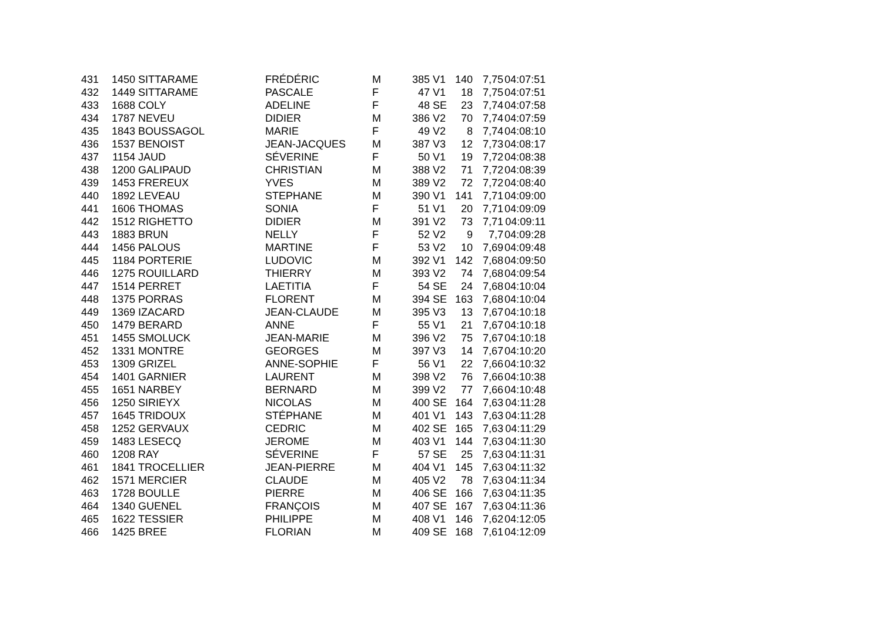| 431 | 1450 | SITTARAME | FRÉDÉRIC | M | 385 | V1 | 140 | 7,75 | 04:07:51 |
| 432 | 1449 | SITTARAME | PASCALE | F | 47 | V1 | 18 | 7,75 | 04:07:51 |
| 433 | 1688 | COLY | ADELINE | F | 48 | SE | 23 | 7,74 | 04:07:58 |
| 434 | 1787 | NEVEU | DIDIER | M | 386 | V2 | 70 | 7,74 | 04:07:59 |
| 435 | 1843 | BOUSSAGOL | MARIE | F | 49 | V2 | 8 | 7,74 | 04:08:10 |
| 436 | 1537 | BENOIST | JEAN-JACQUES | M | 387 | V3 | 12 | 7,73 | 04:08:17 |
| 437 | 1154 | JAUD | SÉVERINE | F | 50 | V1 | 19 | 7,72 | 04:08:38 |
| 438 | 1200 | GALIPAUD | CHRISTIAN | M | 388 | V2 | 71 | 7,72 | 04:08:39 |
| 439 | 1453 | FREREUX | YVES | M | 389 | V2 | 72 | 7,72 | 04:08:40 |
| 440 | 1892 | LEVEAU | STEPHANE | M | 390 | V1 | 141 | 7,71 | 04:09:00 |
| 441 | 1606 | THOMAS | SONIA | F | 51 | V1 | 20 | 7,71 | 04:09:09 |
| 442 | 1512 | RIGHETTO | DIDIER | M | 391 | V2 | 73 | 7,71 | 04:09:11 |
| 443 | 1883 | BRUN | NELLY | F | 52 | V2 | 9 | 7,7 | 04:09:28 |
| 444 | 1456 | PALOUS | MARTINE | F | 53 | V2 | 10 | 7,69 | 04:09:48 |
| 445 | 1184 | PORTERIE | LUDOVIC | M | 392 | V1 | 142 | 7,68 | 04:09:50 |
| 446 | 1275 | ROUILLARD | THIERRY | M | 393 | V2 | 74 | 7,68 | 04:09:54 |
| 447 | 1514 | PERRET | LAETITIA | F | 54 | SE | 24 | 7,68 | 04:10:04 |
| 448 | 1375 | PORRAS | FLORENT | M | 394 | SE | 163 | 7,68 | 04:10:04 |
| 449 | 1369 | IZACARD | JEAN-CLAUDE | M | 395 | V3 | 13 | 7,67 | 04:10:18 |
| 450 | 1479 | BERARD | ANNE | F | 55 | V1 | 21 | 7,67 | 04:10:18 |
| 451 | 1455 | SMOLUCK | JEAN-MARIE | M | 396 | V2 | 75 | 7,67 | 04:10:18 |
| 452 | 1331 | MONTRE | GEORGES | M | 397 | V3 | 14 | 7,67 | 04:10:20 |
| 453 | 1309 | GRIZEL | ANNE-SOPHIE | F | 56 | V1 | 22 | 7,66 | 04:10:32 |
| 454 | 1401 | GARNIER | LAURENT | M | 398 | V2 | 76 | 7,66 | 04:10:38 |
| 455 | 1651 | NARBEY | BERNARD | M | 399 | V2 | 77 | 7,66 | 04:10:48 |
| 456 | 1250 | SIRIEYX | NICOLAS | M | 400 | SE | 164 | 7,63 | 04:11:28 |
| 457 | 1645 | TRIDOUX | STÉPHANE | M | 401 | V1 | 143 | 7,63 | 04:11:28 |
| 458 | 1252 | GERVAUX | CEDRIC | M | 402 | SE | 165 | 7,63 | 04:11:29 |
| 459 | 1483 | LESECQ | JEROME | M | 403 | V1 | 144 | 7,63 | 04:11:30 |
| 460 | 1208 | RAY | SÉVERINE | F | 57 | SE | 25 | 7,63 | 04:11:31 |
| 461 | 1841 | TROCELLIER | JEAN-PIERRE | M | 404 | V1 | 145 | 7,63 | 04:11:32 |
| 462 | 1571 | MERCIER | CLAUDE | M | 405 | V2 | 78 | 7,63 | 04:11:34 |
| 463 | 1728 | BOULLE | PIERRE | M | 406 | SE | 166 | 7,63 | 04:11:35 |
| 464 | 1340 | GUENEL | FRANÇOIS | M | 407 | SE | 167 | 7,63 | 04:11:36 |
| 465 | 1622 | TESSIER | PHILIPPE | M | 408 | V1 | 146 | 7,62 | 04:12:05 |
| 466 | 1425 | BREE | FLORIAN | M | 409 | SE | 168 | 7,61 | 04:12:09 |